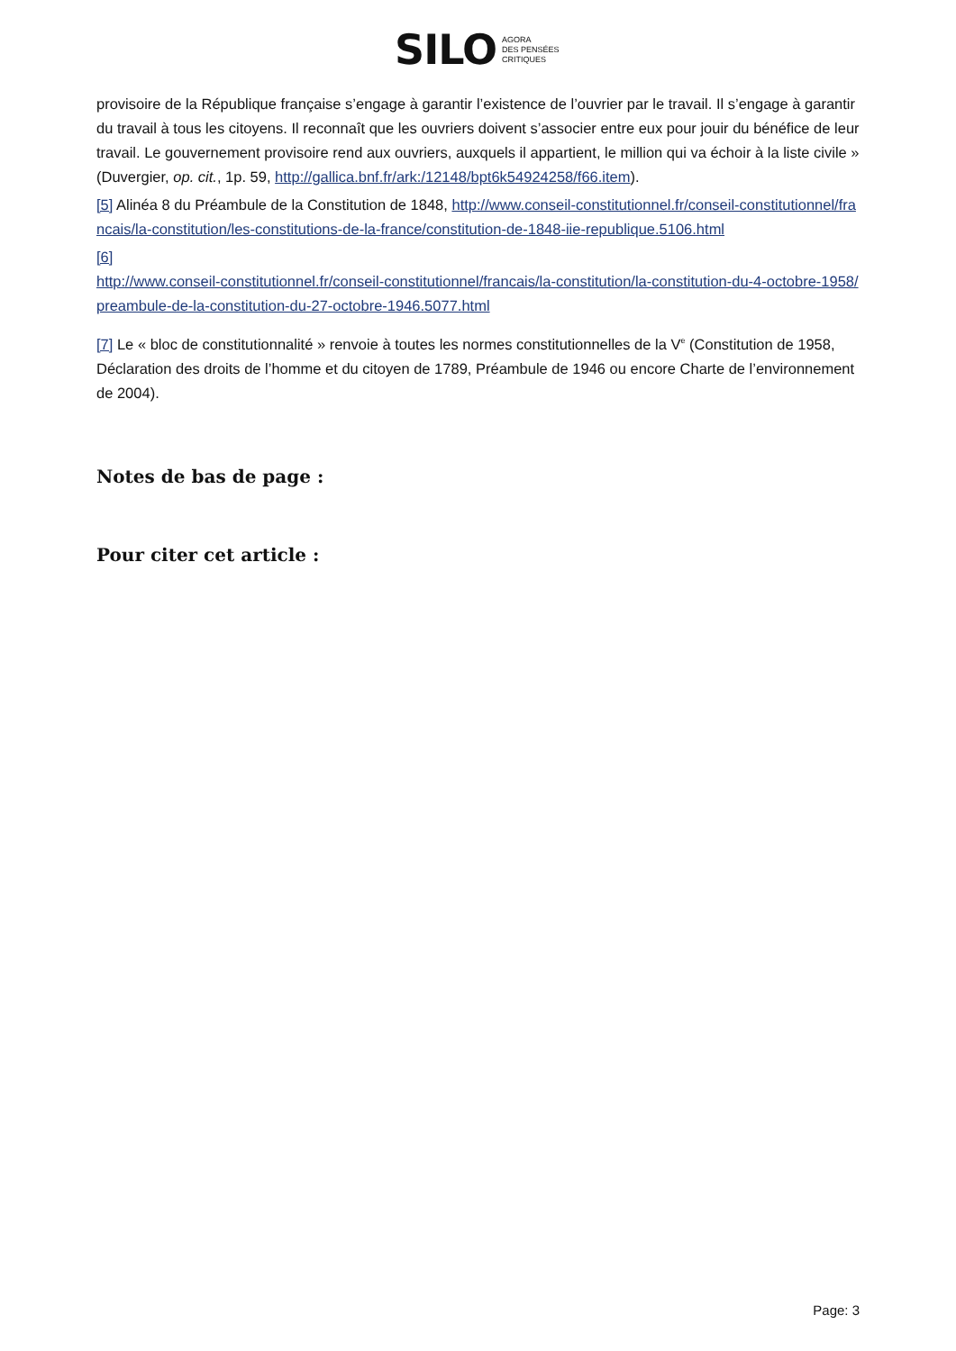SILO AGORA
DES PENSÉES
CRITIQUES
provisoire de la République française s’engage à garantir l’existence de l’ouvrier par le travail. Il s’engage à garantir du travail à tous les citoyens. Il reconnaît que les ouvriers doivent s’associer entre eux pour jouir du bénéfice de leur travail. Le gouvernement provisoire rend aux ouvriers, auxquels il appartient, le million qui va échoir à la liste civile » (Duvergier, op. cit., 1p. 59, http://gallica.bnf.fr/ark:/12148/bpt6k54924258/f66.item).
[5] Alinéa 8 du Préambule de la Constitution de 1848, http://www.conseil-constitutionnel.fr/conseil-constitutionnel/francais/la-constitution/les-constitutions-de-la-france/constitution-de-1848-iie-republique.5106.html
[6]
http://www.conseil-constitutionnel.fr/conseil-constitutionnel/francais/la-constitution/la-constitution-du-4-octobre-1958/preambule-de-la-constitution-du-27-octobre-1946.5077.html
[7] Le « bloc de constitutionnalité » renvoie à toutes les normes constitutionnelles de la V<sup>e</sup> (Constitution de 1958, Déclaration des droits de l’homme et du citoyen de 1789, Préambule de 1946 ou encore Charte de l’environnement de 2004).
Notes de bas de page :
Pour citer cet article :
Page: 3